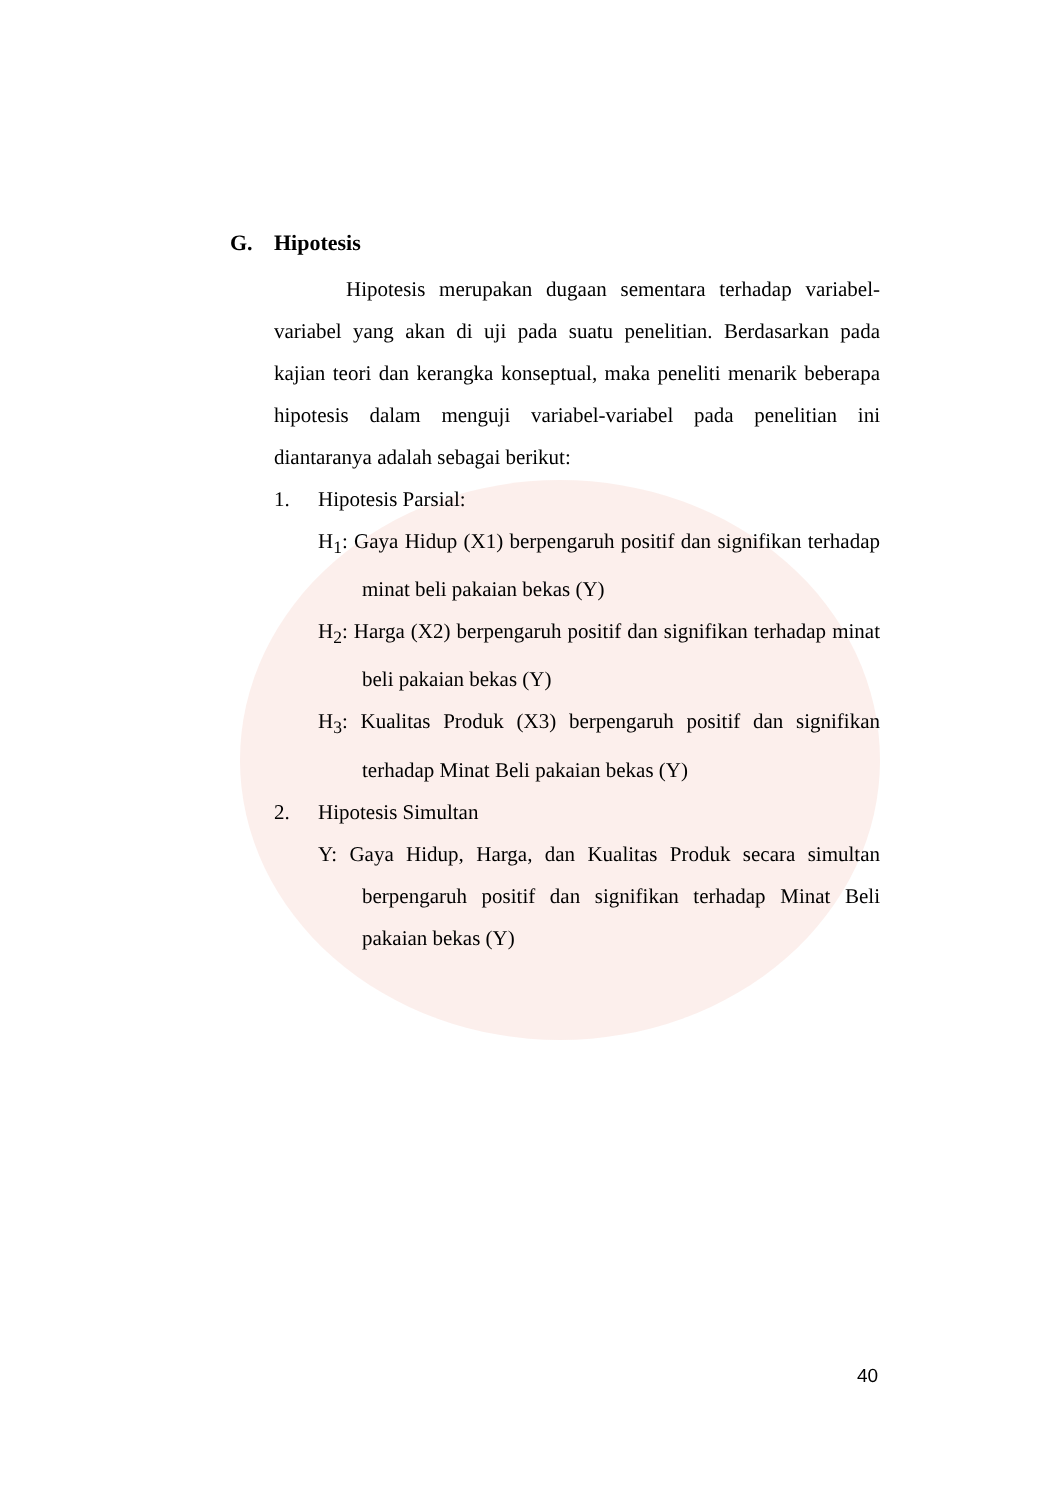G. Hipotesis
Hipotesis merupakan dugaan sementara terhadap variabel-variabel yang akan di uji pada suatu penelitian. Berdasarkan pada kajian teori dan kerangka konseptual, maka peneliti menarik beberapa hipotesis dalam menguji variabel-variabel pada penelitian ini diantaranya adalah sebagai berikut:
1. Hipotesis Parsial:
H<sub>1</sub>: Gaya Hidup (X1) berpengaruh positif dan signifikan terhadap minat beli pakaian bekas (Y)
H<sub>2</sub>: Harga (X2) berpengaruh positif dan signifikan terhadap minat beli pakaian bekas (Y)
H<sub>3</sub>: Kualitas Produk (X3) berpengaruh positif dan signifikan terhadap Minat Beli pakaian bekas (Y)
2. Hipotesis Simultan
Y: Gaya Hidup, Harga, dan Kualitas Produk secara simultan berpengaruh positif dan signifikan terhadap Minat Beli pakaian bekas (Y)
40